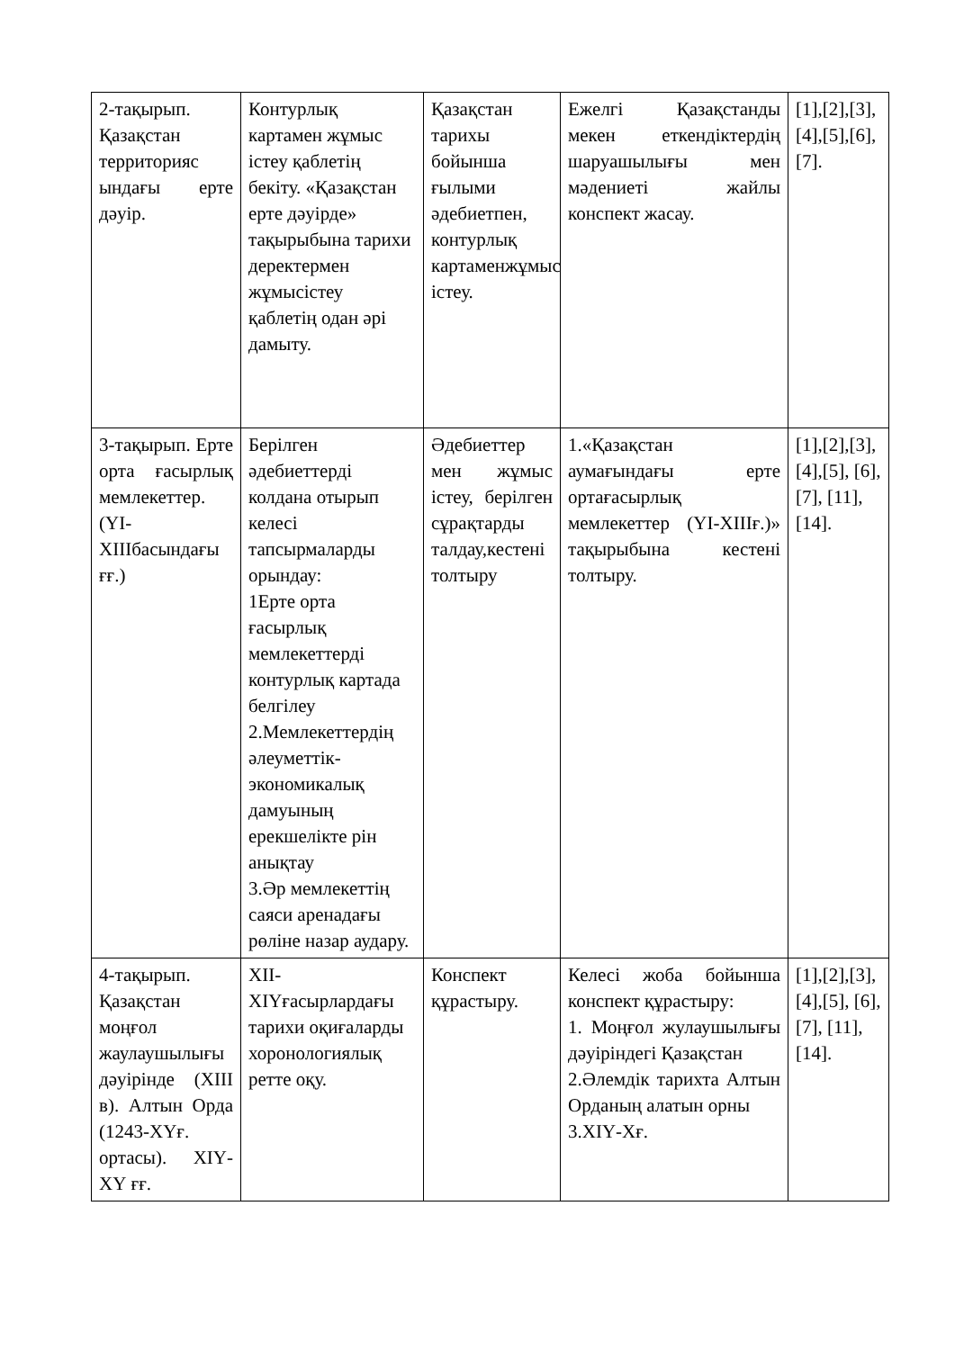| 2-тақырып. Қазақстан территорияс ындағы ерте дәуір. | Контурлық картамен жұмыс істеу қаблетің бекіту. «Қазақстан ерте дәуірде» тақырыбына тарихи деректермен жұмысістеу қаблетің одан әрі дамыту. | Қазақстан тарихы бойынша ғылыми әдебиетпен, контурлық картаменжұмыс істеу. | Ежелгі Қазақстанды мекен еткендіктердің шаруашылығы мен мәдениеті жайлы конспект жасау. | [1],[2],[3],[4],[5],[6],[7]. |
| 3-тақырып. Ерте орта ғасырлық мемлекеттер. (ҮІ-ХІІІбасындағы ғғ.) | Берілген әдебиеттерді колдана отырып келесі тапсырмаларды орындау: 1Ерте орта ғасырлық мемлекеттерді контурлық картада белгілеу 2.Мемлекеттердің әлеуметтік-экономикалық дамуының ерекшелікте рін анықтау 3.Әр мемлекеттің саяси аренадағы рөліне назар аудару. | Әдебиеттер мен жұмыс істеу, берілген сұрақтарды талдау,кестені толтыру | 1.«Қазақстан аумағындағы ерте ортағасырлық мемлекеттер (ҮІ-ХІІІғ.)» тақырыбына кестені толтыру. | [1],[2],[3],[4],[5], [6],[7], [11],[14]. |
| 4-тақырып. Қазақстан моңғол жаулаушылығы дәуірінде (ХІІІ в). Алтын Орда (1243-ХҮғ. ортасы). ХІҮ-ХҮ ғғ. | ХІІ-ХІҮғасырлардағы тарихи оқиғаларды хоронологиялық ретте оқу. | Конспект құрастыру. | Келесі жоба бойынша конспект құрастыру: 1. Моңғол жулаушылығы дәуіріндегі Қазақстан 2.Әлемдік тарихта Алтын Орданың алатын орны 3.ХІҮ-Хғ. | [1],[2],[3],[4],[5], [6],[7], [11],[14]. |